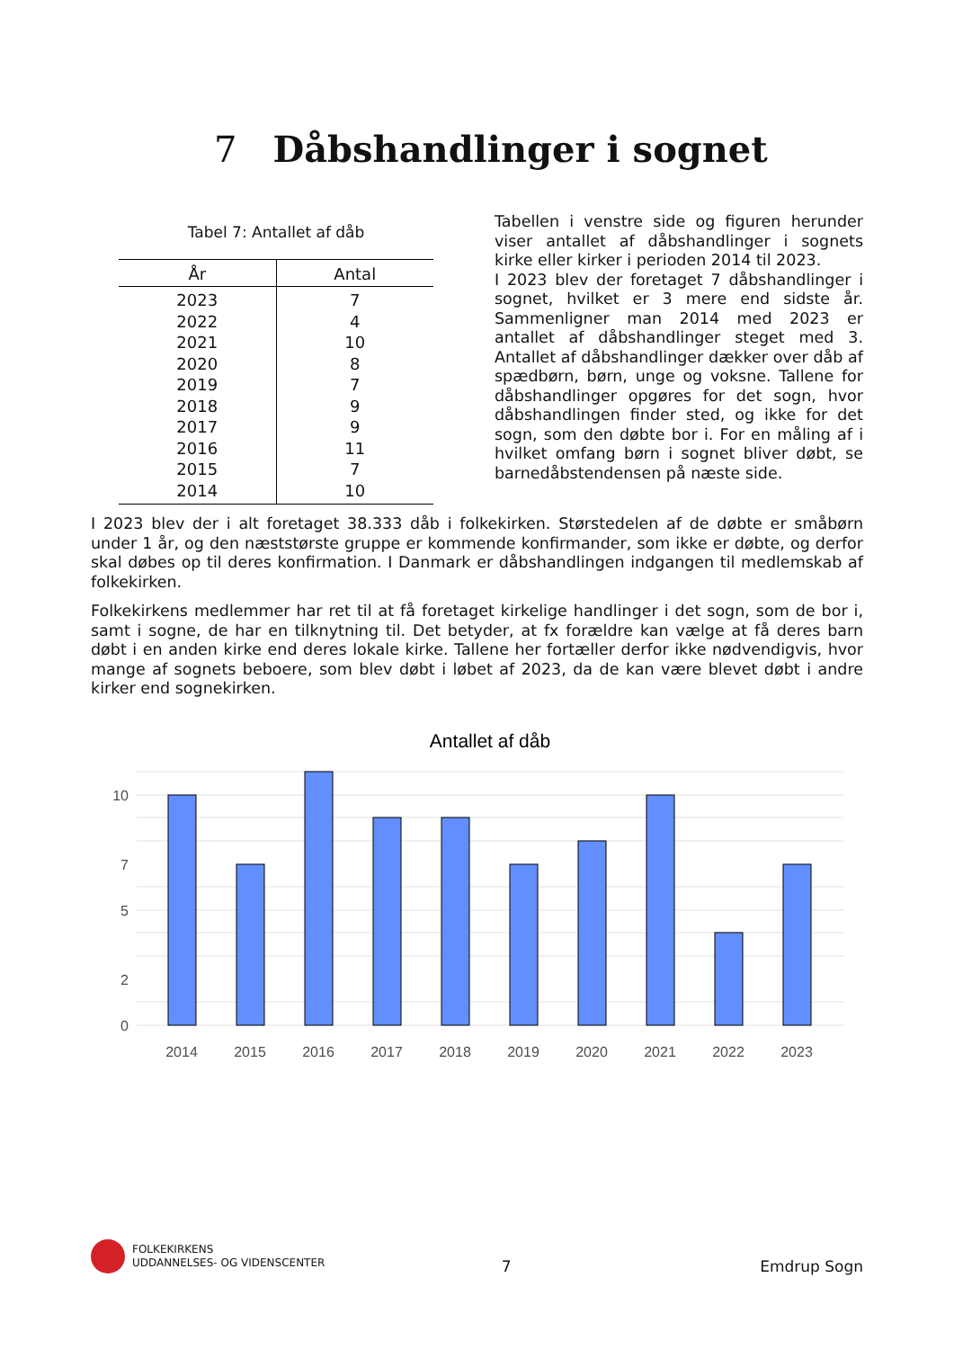7 Dåbshandlinger i sognet
Tabel 7: Antallet af dåb
| År | Antal |
| --- | --- |
| 2023 | 7 |
| 2022 | 4 |
| 2021 | 10 |
| 2020 | 8 |
| 2019 | 7 |
| 2018 | 9 |
| 2017 | 9 |
| 2016 | 11 |
| 2015 | 7 |
| 2014 | 10 |
Tabellen i venstre side og figuren herunder viser antallet af dåbshandlinger i sognets kirke eller kirker i perioden 2014 til 2023.
I 2023 blev der foretaget 7 dåbshandlinger i sognet, hvilket er 3 mere end sidste år. Sammenligner man 2014 med 2023 er antallet af dåbshandlinger steget med 3. Antallet af dåbshandlinger dækker over dåb af spædbørn, børn, unge og voksne. Tallene for dåbshandlinger opgøres for det sogn, hvor dåbshandlingen finder sted, og ikke for det sogn, som den døbte bor i. For en måling af i hvilket omfang børn i sognet bliver døbt, se barnedåbstendensen på næste side.
I 2023 blev der i alt foretaget 38.333 dåb i folkekirken. Størstedelen af de døbte er småbørn under 1 år, og den næststørste gruppe er kommende konfirmander, som ikke er døbte, og derfor skal døbes op til deres konfirmation. I Danmark er dåbshandlingen indgangen til medlemskab af folkekirken.
Folkekirkens medlemmer har ret til at få foretaget kirkelige handlinger i det sogn, som de bor i, samt i sogne, de har en tilknytning til. Det betyder, at fx forældre kan vælge at få deres barn døbt i en anden kirke end deres lokale kirke. Tallene her fortæller derfor ikke nødvendigvis, hvor mange af sognets beboere, som blev døbt i løbet af 2023, da de kan være blevet døbt i andre kirker end sognekirken.
Antallet af dåb
0
2
5
7
10
2014
2015
2016
2017
2018
2019
2020
2021
2022
2023
FOLKEKIRKENS
UDDANNELSES- OG VIDENSCENTER
7 Emdrup Sogn